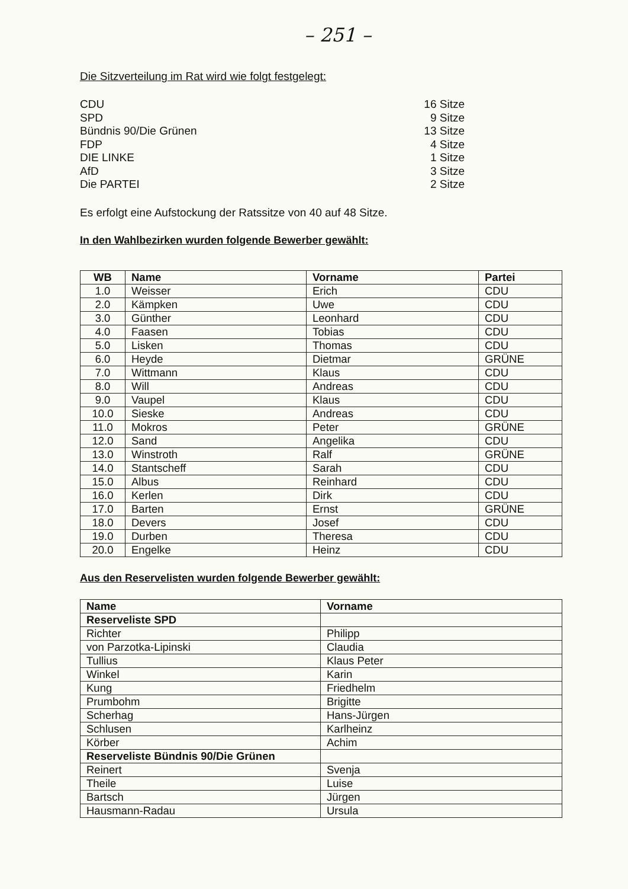– 251 –
Die Sitzverteilung im Rat wird wie folgt festgelegt:
CDU
SPD
Bündnis 90/Die Grünen
FDP
DIE LINKE
AfD
Die PARTEI
16 Sitze
9 Sitze
13 Sitze
4 Sitze
1 Sitze
3 Sitze
2 Sitze
Es erfolgt eine Aufstockung der Ratssitze von 40 auf 48 Sitze.
In den Wahlbezirken wurden folgende Bewerber gewählt:
| WB | Name | Vorname | Partei |
| --- | --- | --- | --- |
| 1.0 | Weisser | Erich | CDU |
| 2.0 | Kämpken | Uwe | CDU |
| 3.0 | Günther | Leonhard | CDU |
| 4.0 | Faasen | Tobias | CDU |
| 5.0 | Lisken | Thomas | CDU |
| 6.0 | Heyde | Dietmar | GRÜNE |
| 7.0 | Wittmann | Klaus | CDU |
| 8.0 | Will | Andreas | CDU |
| 9.0 | Vaupel | Klaus | CDU |
| 10.0 | Sieske | Andreas | CDU |
| 11.0 | Mokros | Peter | GRÜNE |
| 12.0 | Sand | Angelika | CDU |
| 13.0 | Winstroth | Ralf | GRÜNE |
| 14.0 | Stantscheff | Sarah | CDU |
| 15.0 | Albus | Reinhard | CDU |
| 16.0 | Kerlen | Dirk | CDU |
| 17.0 | Barten | Ernst | GRÜNE |
| 18.0 | Devers | Josef | CDU |
| 19.0 | Durben | Theresa | CDU |
| 20.0 | Engelke | Heinz | CDU |
Aus den Reservelisten wurden folgende Bewerber gewählt:
| Name | Vorname |
| --- | --- |
| Reserveliste SPD | |
| Richter | Philipp |
| von Parzotka-Lipinski | Claudia |
| Tullius | Klaus Peter |
| Winkel | Karin |
| Kung | Friedhelm |
| Prumbohm | Brigitte |
| Scherhag | Hans-Jürgen |
| Schlusen | Karlheinz |
| Körber | Achim |
| Reserveliste Bündnis 90/Die Grünen | |
| Reinert | Svenja |
| Theile | Luise |
| Bartsch | Jürgen |
| Hausmann-Radau | Ursula |